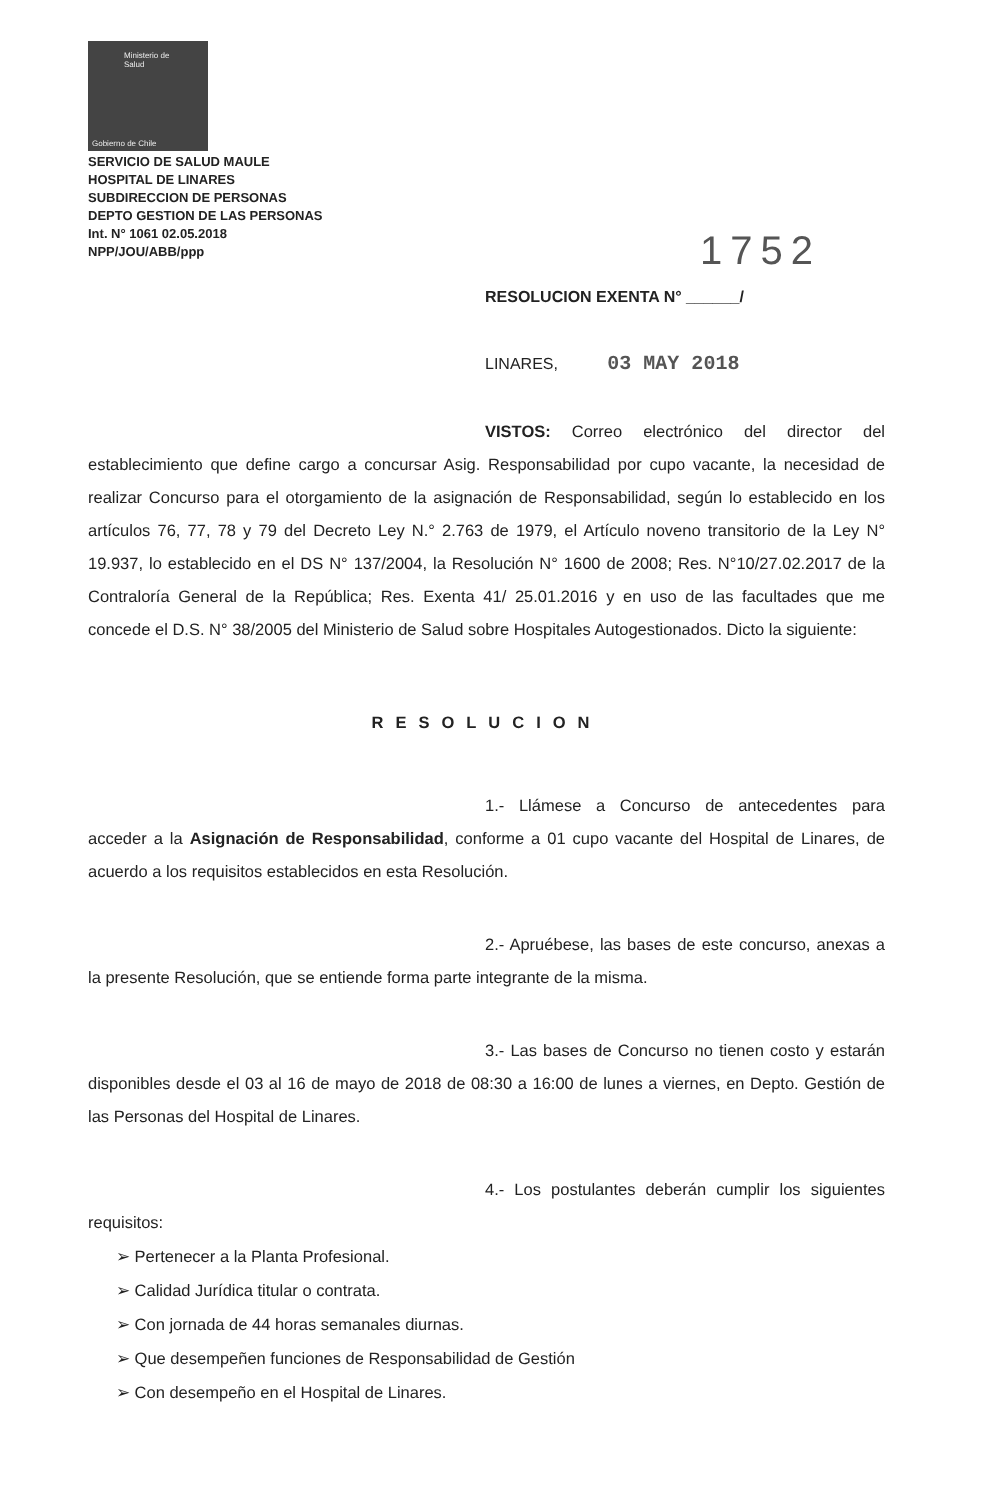Ministerio de
Salud
Gobierno de Chile
SERVICIO DE SALUD MAULE
HOSPITAL DE LINARES
SUBDIRECCION DE PERSONAS
DEPTO GESTION DE LAS PERSONAS
Int. N° 1061 02.05.2018
NPP/JOU/ABB/ppp
1752
RESOLUCION EXENTA N° ______/
LINARES, 03 MAY 2018
VISTOS: Correo electrónico del director del establecimiento que define cargo a concursar Asig. Responsabilidad por cupo vacante, la necesidad de realizar Concurso para el otorgamiento de la asignación de Responsabilidad, según lo establecido en los artículos 76, 77, 78 y 79 del Decreto Ley N.° 2.763 de 1979, el Artículo noveno transitorio de la Ley N° 19.937, lo establecido en el DS N° 137/2004, la Resolución N° 1600 de 2008; Res. N°10/27.02.2017 de la Contraloría General de la República; Res. Exenta 41/ 25.01.2016 y en uso de las facultades que me concede el D.S. N° 38/2005 del Ministerio de Salud sobre Hospitales Autogestionados. Dicto la siguiente:
RESOLUCION
1.- Llámese a Concurso de antecedentes para acceder a la Asignación de Responsabilidad, conforme a 01 cupo vacante del Hospital de Linares, de acuerdo a los requisitos establecidos en esta Resolución.
2.- Apruébese, las bases de este concurso, anexas a la presente Resolución, que se entiende forma parte integrante de la misma.
3.- Las bases de Concurso no tienen costo y estarán disponibles desde el 03 al 16 de mayo de 2018 de 08:30 a 16:00 de lunes a viernes, en Depto. Gestión de las Personas del Hospital de Linares.
4.- Los postulantes deberán cumplir los siguientes requisitos:
➢ Pertenecer a la Planta Profesional.
➢ Calidad Jurídica titular o contrata.
➢ Con jornada de 44 horas semanales diurnas.
➢ Que desempeñen funciones de Responsabilidad de Gestión
➢ Con desempeño en el Hospital de Linares.